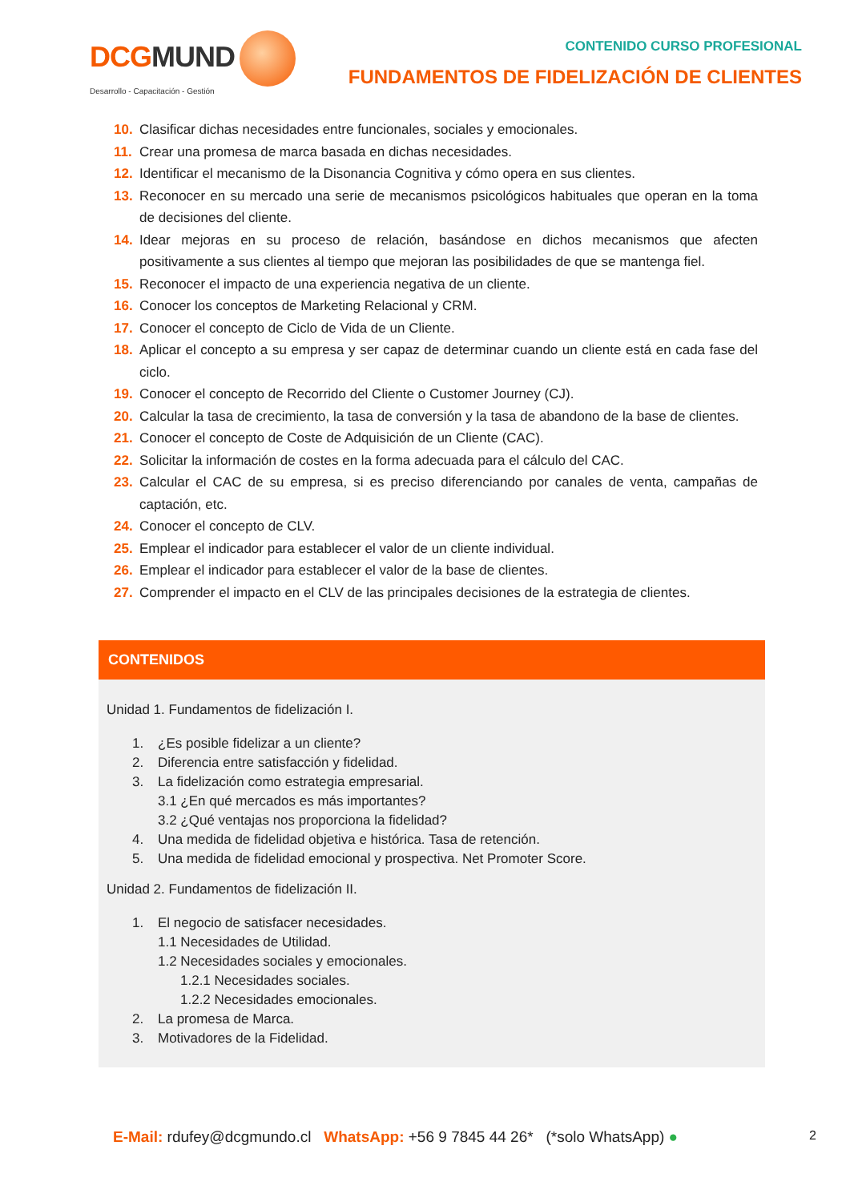DCGMUND
Desarrollo - Capacitación - Gestión
CONTENIDO CURSO PROFESIONAL
FUNDAMENTOS DE FIDELIZACIÓN DE CLIENTES
10. Clasificar dichas necesidades entre funcionales, sociales y emocionales.
11. Crear una promesa de marca basada en dichas necesidades.
12. Identificar el mecanismo de la Disonancia Cognitiva y cómo opera en sus clientes.
13. Reconocer en su mercado una serie de mecanismos psicológicos habituales que operan en la toma de decisiones del cliente.
14. Idear mejoras en su proceso de relación, basándose en dichos mecanismos que afecten positivamente a sus clientes al tiempo que mejoran las posibilidades de que se mantenga fiel.
15. Reconocer el impacto de una experiencia negativa de un cliente.
16. Conocer los conceptos de Marketing Relacional y CRM.
17. Conocer el concepto de Ciclo de Vida de un Cliente.
18. Aplicar el concepto a su empresa y ser capaz de determinar cuando un cliente está en cada fase del ciclo.
19. Conocer el concepto de Recorrido del Cliente o Customer Journey (CJ).
20. Calcular la tasa de crecimiento, la tasa de conversión y la tasa de abandono de la base de clientes.
21. Conocer el concepto de Coste de Adquisición de un Cliente (CAC).
22. Solicitar la información de costes en la forma adecuada para el cálculo del CAC.
23. Calcular el CAC de su empresa, si es preciso diferenciando por canales de venta, campañas de captación, etc.
24. Conocer el concepto de CLV.
25. Emplear el indicador para establecer el valor de un cliente individual.
26. Emplear el indicador para establecer el valor de la base de clientes.
27. Comprender el impacto en el CLV de las principales decisiones de la estrategia de clientes.
CONTENIDOS
Unidad 1. Fundamentos de fidelización I.
1. ¿Es posible fidelizar a un cliente?
2. Diferencia entre satisfacción y fidelidad.
3. La fidelización como estrategia empresarial.
3.1 ¿En qué mercados es más importantes?
3.2 ¿Qué ventajas nos proporciona la fidelidad?
4. Una medida de fidelidad objetiva e histórica. Tasa de retención.
5. Una medida de fidelidad emocional y prospectiva. Net Promoter Score.
Unidad 2. Fundamentos de fidelización II.
1. El negocio de satisfacer necesidades.
1.1 Necesidades de Utilidad.
1.2 Necesidades sociales y emocionales.
1.2.1 Necesidades sociales.
1.2.2 Necesidades emocionales.
2. La promesa de Marca.
3. Motivadores de la Fidelidad.
E-Mail: rdufey@dcgmundo.cl WhatsApp: +56 9 7845 44 26* (*solo WhatsApp) ●
2